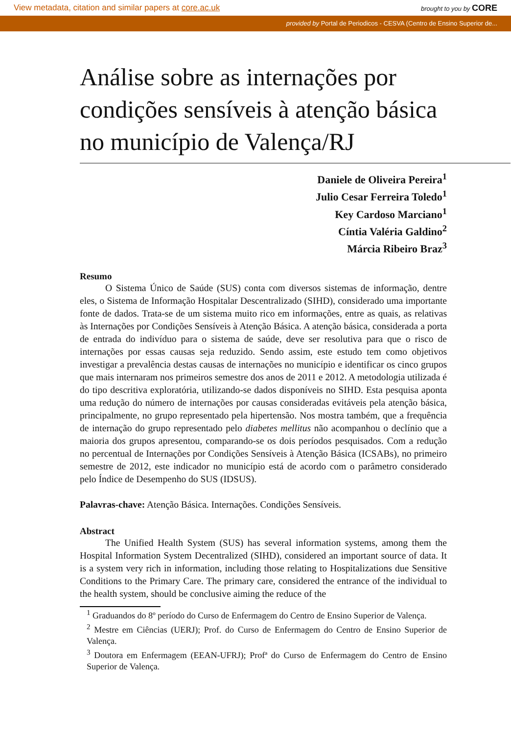View metadata, citation and similar papers at core.ac.uk brought to you by CORE
provided by Portal de Periodicos - CESVA (Centro de Ensino Superior de...
Análise sobre as internações por condições sensíveis à atenção básica no município de Valença/RJ
Daniele de Oliveira Pereira<sup>1</sup>
Julio Cesar Ferreira Toledo<sup>1</sup>
Key Cardoso Marciano<sup>1</sup>
Cíntia Valéria Galdino<sup>2</sup>
Márcia Ribeiro Braz<sup>3</sup>
Resumo
O Sistema Único de Saúde (SUS) conta com diversos sistemas de informação, dentre eles, o Sistema de Informação Hospitalar Descentralizado (SIHD), considerado uma importante fonte de dados. Trata-se de um sistema muito rico em informações, entre as quais, as relativas às Internações por Condições Sensíveis à Atenção Básica. A atenção básica, considerada a porta de entrada do indivíduo para o sistema de saúde, deve ser resolutiva para que o risco de internações por essas causas seja reduzido. Sendo assim, este estudo tem como objetivos investigar a prevalência destas causas de internações no município e identificar os cinco grupos que mais internaram nos primeiros semestre dos anos de 2011 e 2012. A metodologia utilizada é do tipo descritiva exploratória, utilizando-se dados disponíveis no SIHD. Esta pesquisa aponta uma redução do número de internações por causas consideradas evitáveis pela atenção básica, principalmente, no grupo representado pela hipertensão. Nos mostra também, que a frequência de internação do grupo representado pelo diabetes mellitus não acompanhou o declínio que a maioria dos grupos apresentou, comparando-se os dois períodos pesquisados. Com a redução no percentual de Internações por Condições Sensíveis à Atenção Básica (ICSABs), no primeiro semestre de 2012, este indicador no município está de acordo com o parâmetro considerado pelo Índice de Desempenho do SUS (IDSUS).
Palavras-chave: Atenção Básica. Internações. Condições Sensíveis.
Abstract
The Unified Health System (SUS) has several information systems, among them the Hospital Information System Decentralized (SIHD), considered an important source of data. It is a system very rich in information, including those relating to Hospitalizations due Sensitive Conditions to the Primary Care. The primary care, considered the entrance of the individual to the health system, should be conclusive aiming the reduce of the
<sup>1</sup> Graduandos do 8º período do Curso de Enfermagem do Centro de Ensino Superior de Valença.
<sup>2</sup> Mestre em Ciências (UERJ); Prof. do Curso de Enfermagem do Centro de Ensino Superior de Valença.
<sup>3</sup> Doutora em Enfermagem (EEAN-UFRJ); Profª do Curso de Enfermagem do Centro de Ensino Superior de Valença.